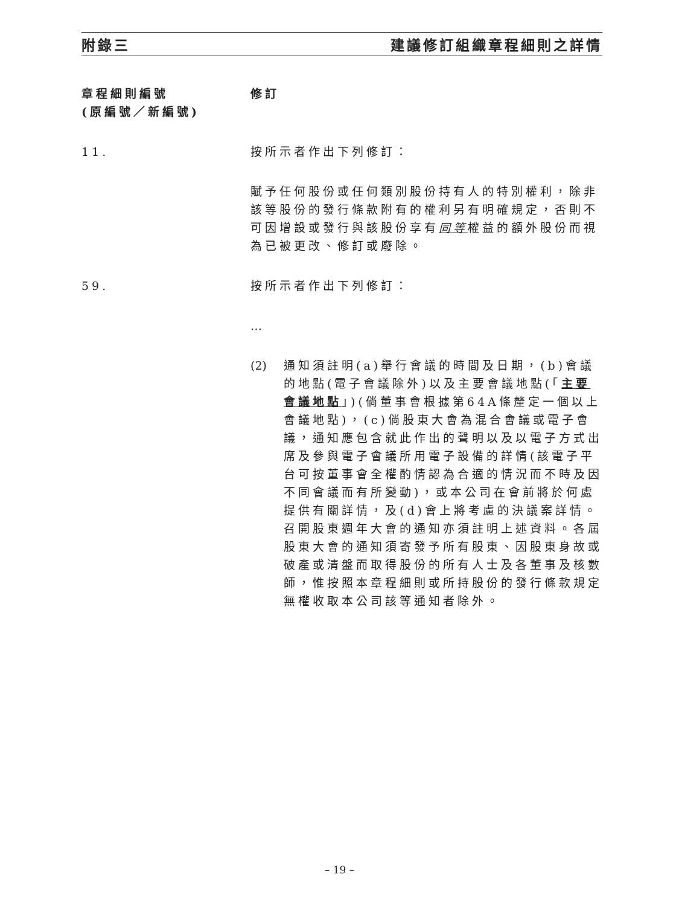附錄三 建議修訂組織章程細則之詳情
章程細則編號
(原編號／新編號)
修訂
11. 按所示者作出下列修訂：
賦予任何股份或任何類別股份持有人的特別權利，除非該等股份的發行條款附有的權利另有明確規定，否則不可因增設或發行與該股份享有同等權益的額外股份而視為已被更改、修訂或廢除。
59. 按所示者作出下列修訂：
…
(2) 通知須註明(a)舉行會議的時間及日期，(b)會議的地點(電子會議除外)以及主要會議地點(「主要會議地點」)(倘董事會根據第64A條釐定一個以上會議地點)，(c)倘股東大會為混合會議或電子會議，通知應包含就此作出的聲明以及以電子方式出席及參與電子會議所用電子設備的詳情(該電子平台可按董事會全權酌情認為合適的情況而不時及因不同會議而有所變動)，或本公司在會前將於何處提供有關詳情，及(d)會上將考慮的決議案詳情。召開股東週年大會的通知亦須註明上述資料。各屆股東大會的通知須寄發予所有股東、因股東身故或破產或清盤而取得股份的所有人士及各董事及核數師，惟按照本章程細則或所持股份的發行條款規定無權收取本公司該等通知者除外。
– 19 –